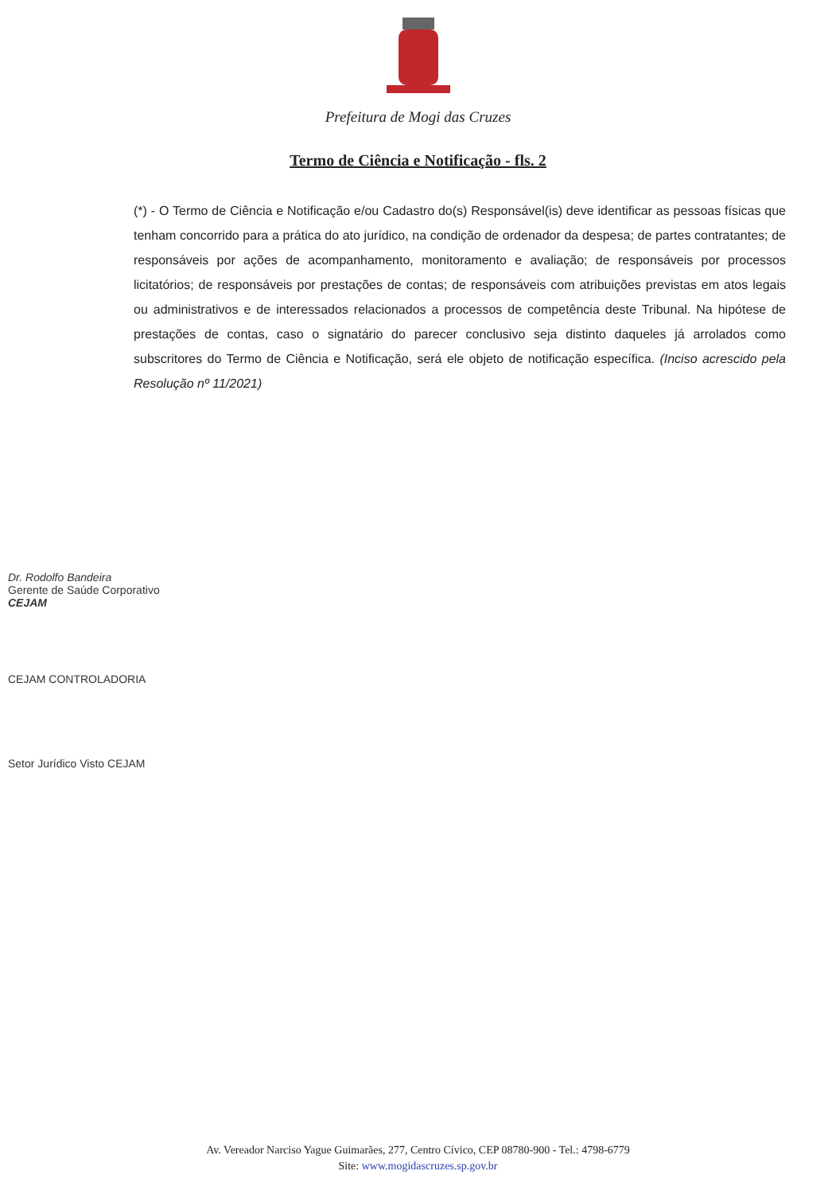Prefeitura de Mogi das Cruzes
Termo de Ciência e Notificação - fls. 2
(*) - O Termo de Ciência e Notificação e/ou Cadastro do(s) Responsável(is) deve identificar as pessoas físicas que tenham concorrido para a prática do ato jurídico, na condição de ordenador da despesa; de partes contratantes; de responsáveis por ações de acompanhamento, monitoramento e avaliação; de responsáveis por processos licitatórios; de responsáveis por prestações de contas; de responsáveis com atribuições previstas em atos legais ou administrativos e de interessados relacionados a processos de competência deste Tribunal. Na hipótese de prestações de contas, caso o signatário do parecer conclusivo seja distinto daqueles já arrolados como subscritores do Termo de Ciência e Notificação, será ele objeto de notificação específica. (Inciso acrescido pela Resolução nº 11/2021)
Dr. Rodolfo Bandeira
Gerente de Saúde Corporativo
CEJAM
CEJAM CONTROLADORIA
Setor Jurídico Visto CEJAM
Av. Vereador Narciso Yague Guimarães, 277, Centro Cívico, CEP 08780-900 - Tel.: 4798-6779
Site: www.mogidascruzes.sp.gov.br